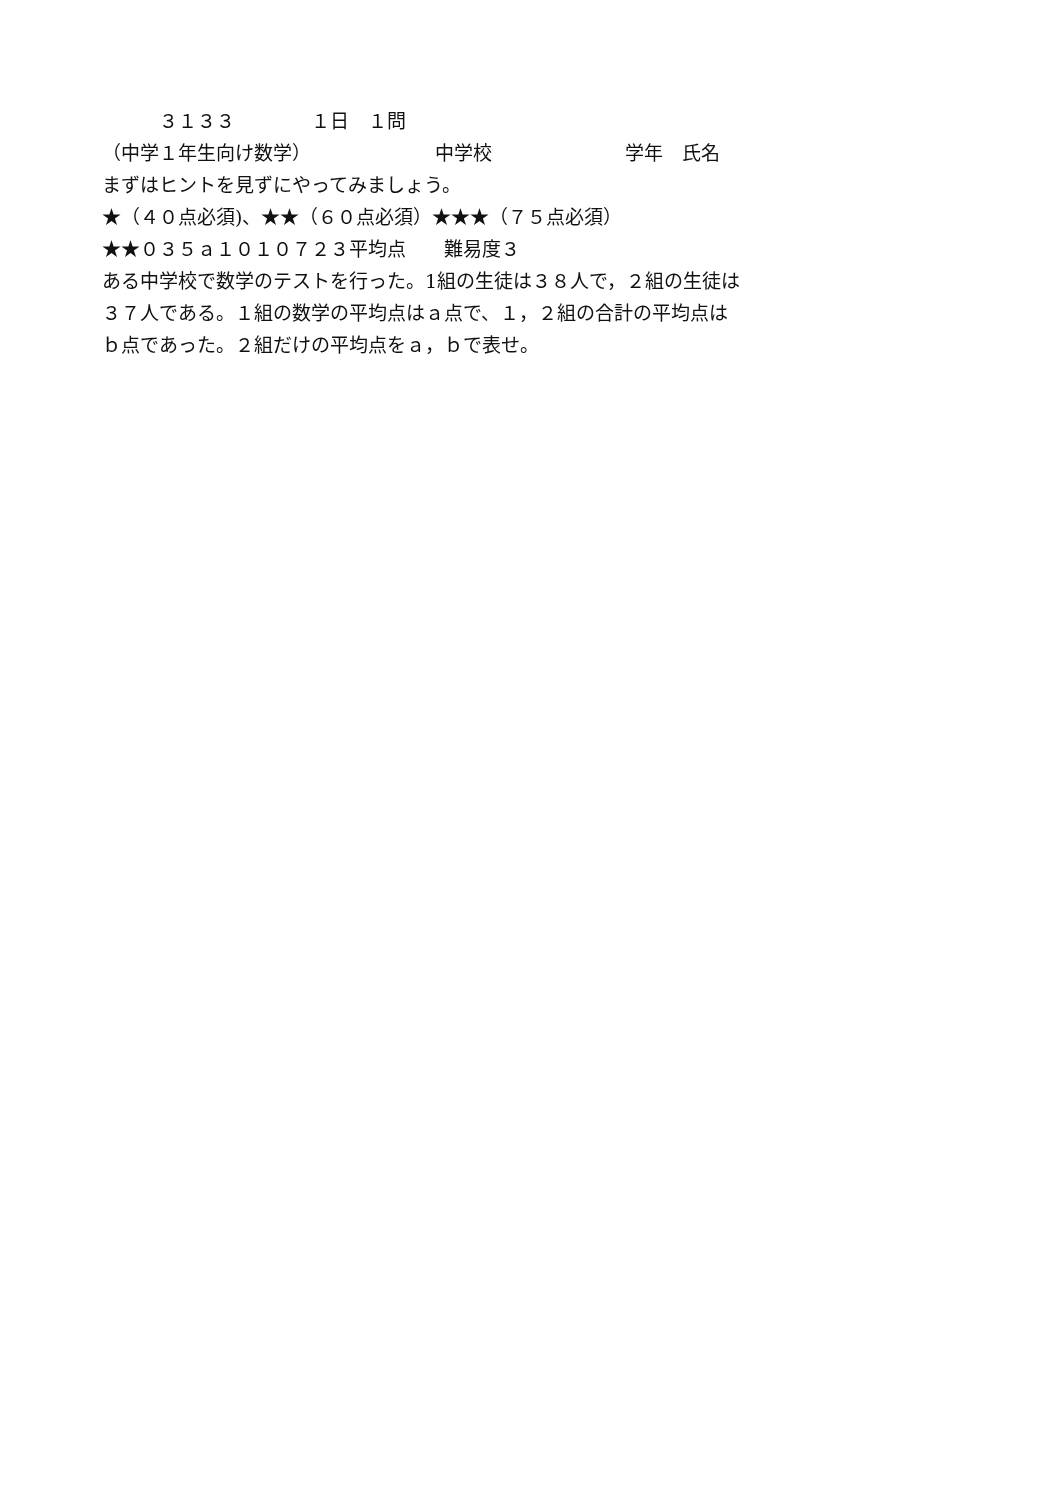３１３３　　　　１日　１問
（中学１年生向け数学）　　　　　　　中学校　　　　　　　学年　氏名
まずはヒントを見ずにやってみましょう。
★（４０点必須)、★★（６０点必須）★★★（７５点必須）
★★０３５ａ１０１０７２３平均点　　難易度３
ある中学校で数学のテストを行った。1組の生徒は３８人で，２組の生徒は
３７人である。１組の数学の平均点はａ点で、１，２組の合計の平均点は
ｂ点であった。２組だけの平均点をａ，ｂで表せ。